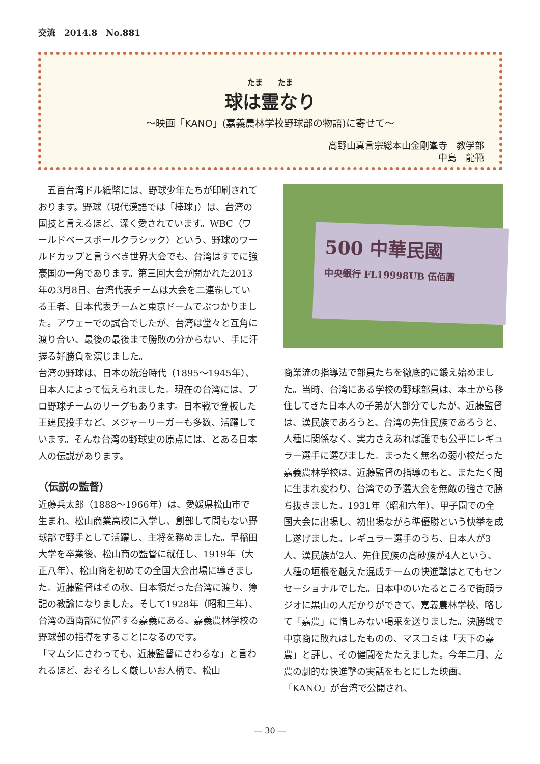交流　2014.8　No.881
たま　　たま
球は霊なり
〜映画「KANO」(嘉義農林学校野球部の物語)に寄せて〜
高野山真言宗総本山金剛峯寺　教学部　　
中島　龍範
　五百台湾ドル紙幣には、野球少年たちが印刷されております。野球（現代漢語では「棒球」）は、台湾の国技と言えるほど、深く愛されています。WBC（ワールドベースボールクラシック）という、野球のワールドカップと言うべき世界大会でも、台湾はすでに強豪国の一角であります。第三回大会が開かれた2013年の3月8日、台湾代表チームは大会を二連覇している王者、日本代表チームと東京ドームでぶつかりました。アウェーでの試合でしたが、台湾は堂々と互角に渡り合い、最後の最後まで勝敗の分からない、手に汗握る好勝負を演じました。
台湾の野球は、日本の統治時代（1895〜1945年）、日本人によって伝えられました。現在の台湾には、プロ野球チームのリーグもあります。日本戦で登板した王建民投手など、メジャーリーガーも多数、活躍しています。そんな台湾の野球史の原点には、とある日本人の伝説があります。
（伝説の監督）
近藤兵太郎（1888〜1966年）は、愛媛県松山市で生まれ、松山商業高校に入学し、創部して間もない野球部で野手として活躍し、主将を務めました。早稲田大学を卒業後、松山商の監督に就任し、1919年（大正八年）、松山商を初めての全国大会出場に導きました。近藤監督はその秋、日本領だった台湾に渡り、簿記の教諭になりました。そして1928年（昭和三年）、台湾の西南部に位置する嘉義にある、嘉義農林学校の野球部の指導をすることになるのです。
「マムシにさわっても、近藤監督にさわるな」と言われるほど、おそろしく厳しいお人柄で、松山
500 中華民國
中央銀行 FL19998UB 伍佰圓
商業流の指導法で部員たちを徹底的に鍛え始めました。当時、台湾にある学校の野球部員は、本土から移住してきた日本人の子弟が大部分でしたが、近藤監督は、漢民族であろうと、台湾の先住民族であろうと、人種に関係なく、実力さえあれば誰でも公平にレギュラー選手に選びました。まったく無名の弱小校だった嘉義農林学校は、近藤監督の指導のもと、またたく間に生まれ変わり、台湾での予選大会を無敵の強さで勝ち抜きました。1931年（昭和六年）、甲子園での全国大会に出場し、初出場ながら準優勝という快挙を成し遂げました。レギュラー選手のうち、日本人が3人、漢民族が2人、先住民族の高砂族が4人という、人種の垣根を越えた混成チームの快進撃はとてもセンセーショナルでした。日本中のいたるところで街頭ラジオに黒山の人だかりができて、嘉義農林学校、略して「嘉農」に惜しみない喝采を送りました。決勝戦で中京商に敗れはしたものの、マスコミは「天下の嘉農」と評し、その健闘をたたえました。今年二月、嘉農の劇的な快進撃の実話をもとにした映画、「KANO」が台湾で公開され、
— 30 —